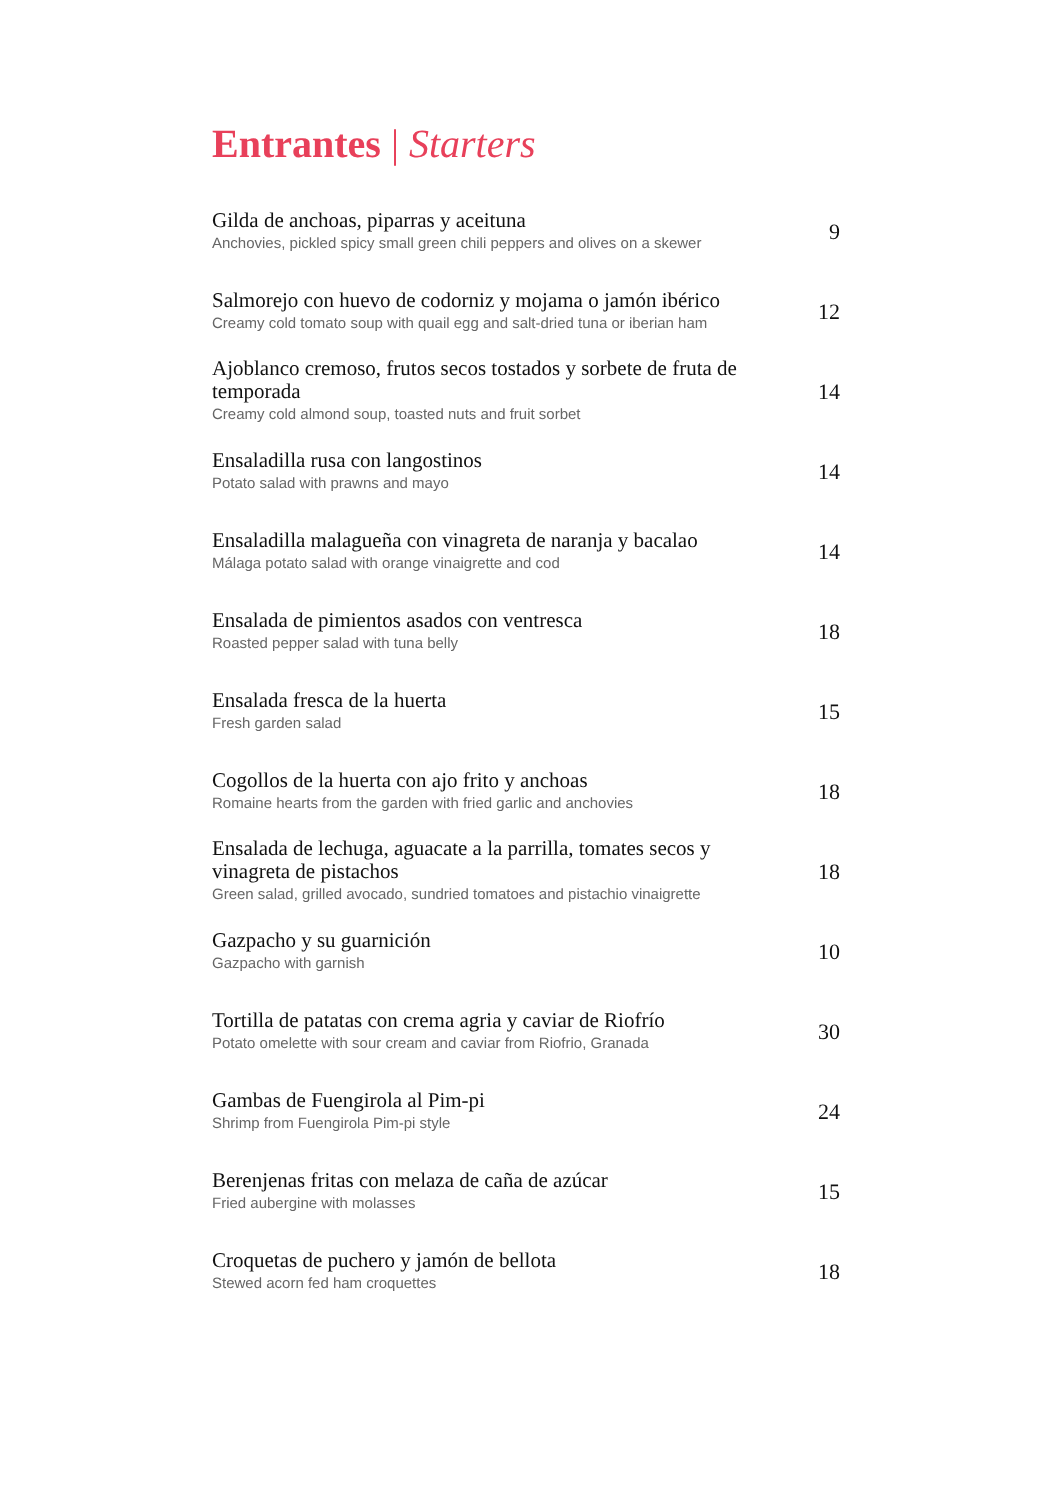Entrantes | Starters
Gilda de anchoas, piparras y aceituna
Anchovies, pickled spicy small green chili peppers and olives on a skewer
9
Salmorejo con huevo de codorniz y mojama o jamón ibérico
Creamy cold tomato soup with quail egg and salt-dried tuna or iberian ham
12
Ajoblanco cremoso, frutos secos tostados y sorbete de fruta de temporada
Creamy cold almond soup, toasted nuts and fruit sorbet
14
Ensaladilla rusa con langostinos
Potato salad with prawns and mayo
14
Ensaladilla malagueña con vinagreta de naranja y bacalao
Málaga potato salad with orange vinaigrette and cod
14
Ensalada de pimientos asados con ventresca
Roasted pepper salad with tuna belly
18
Ensalada fresca de la huerta
Fresh garden salad
15
Cogollos de la huerta con ajo frito y anchoas
Romaine hearts from the garden with fried garlic and anchovies
18
Ensalada de lechuga, aguacate a la parrilla, tomates secos y vinagreta de pistachos
Green salad, grilled avocado, sundried tomatoes and pistachio vinaigrette
18
Gazpacho y su guarnición
Gazpacho with garnish
10
Tortilla de patatas con crema agria y caviar de Riofrío
Potato omelette with sour cream and caviar from Riofrio, Granada
30
Gambas de Fuengirola al Pim-pi
Shrimp from Fuengirola Pim-pi style
24
Berenjenas fritas con melaza de caña de azúcar
Fried aubergine with molasses
15
Croquetas de puchero y jamón de bellota
Stewed acorn fed ham croquettes
18